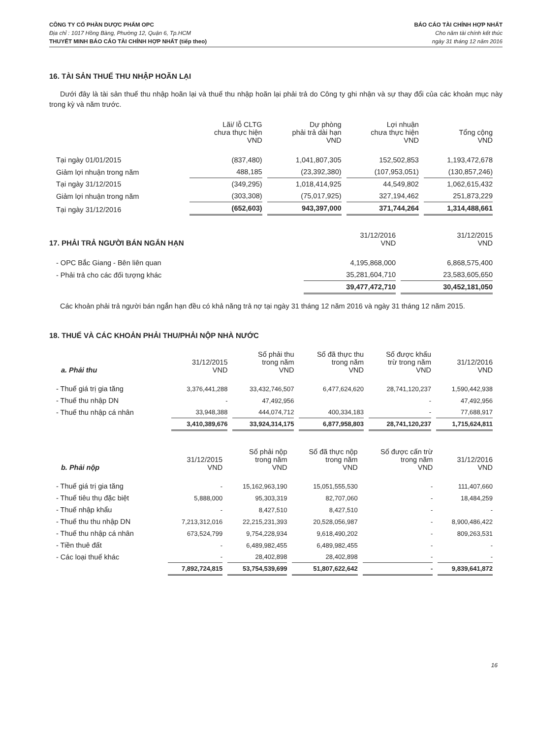CÔNG TY CỔ PHẦN DƯỢC PHẨM OPC
Địa chỉ : 1017 Hồng Bàng, Phường 12, Quận 6, Tp.HCM
THUYẾT MINH BÁO CÁO TÀI CHÍNH HỢP NHẤT (tiếp theo)
BÁO CÁO TÀI CHÍNH HỢP NHẤT
Cho năm tài chính kết thúc
ngày 31 tháng 12 năm 2016
16. TÀI SẢN THUẾ THU NHẬP HOÃN LẠI
Dưới đây là tài sản thuế thu nhập hoãn lại và thuế thu nhập hoãn lại phải trả do Công ty ghi nhận và sự thay đổi của các khoản mục này trong kỳ và năm trước.
| | Lãi/ lỗ CLTG chưa thực hiện VND | Dự phòng phải trả dài hạn VND | Lợi nhuận chưa thực hiện VND | Tổng cộng VND |
| --- | --- | --- | --- | --- |
| Tại ngày 01/01/2015 | (837,480) | 1,041,807,305 | 152,502,853 | 1,193,472,678 |
| Giảm lợi nhuận trong năm | 488,185 | (23,392,380) | (107,953,051) | (130,857,246) |
| Tại ngày 31/12/2015 | (349,295) | 1,018,414,925 | 44,549,802 | 1,062,615,432 |
| Giảm lợi nhuận trong năm | (303,308) | (75,017,925) | 327,194,462 | 251,873,229 |
| Tại ngày 31/12/2016 | (652,603) | 943,397,000 | 371,744,264 | 1,314,488,661 |
| 17. PHẢI TRẢ NGƯỜI BÁN NGẮN HẠN | 31/12/2016 VND | 31/12/2015 VND |
| --- | --- | --- |
| - OPC Bắc Giang - Bên liên quan | 4,195,868,000 | 6,868,575,400 |
| - Phải trả cho các đối tượng khác | 35,281,604,710 | 23,583,605,650 |
| | 39,477,472,710 | 30,452,181,050 |
Các khoản phải trả người bán ngắn hạn đều có khả năng trả nợ tại ngày 31 tháng 12 năm 2016 và ngày 31 tháng 12 năm 2015.
18. THUẾ VÀ CÁC KHOẢN PHẢI THU/PHẢI NỘP NHÀ NƯỚC
| a. Phải thu | 31/12/2015 VND | Số phải thu trong năm VND | Số đã thực thu trong năm VND | Số được khấu trừ trong năm VND | 31/12/2016 VND |
| --- | --- | --- | --- | --- | --- |
| - Thuế giá trị gia tăng | 3,376,441,288 | 33,432,746,507 | 6,477,624,620 | 28,741,120,237 | 1,590,442,938 |
| - Thuế thu nhập DN | - | 47,492,956 | | - | 47,492,956 |
| - Thuế thu nhập cá nhân | 33,948,388 | 444,074,712 | 400,334,183 | - | 77,688,917 |
| | 3,410,389,676 | 33,924,314,175 | 6,877,958,803 | 28,741,120,237 | 1,715,624,811 |
| b. Phải nộp | 31/12/2015 VND | Số phải nộp trong năm VND | Số đã thực nộp trong năm VND | Số được cấn trừ trong năm VND | 31/12/2016 VND |
| --- | --- | --- | --- | --- | --- |
| - Thuế giá trị gia tăng | - | 15,162,963,190 | 15,051,555,530 | - | 111,407,660 |
| - Thuế tiêu thụ đặc biệt | 5,888,000 | 95,303,319 | 82,707,060 | - | 18,484,259 |
| - Thuế nhập khẩu | - | 8,427,510 | 8,427,510 | - | - |
| - Thuế thu thu nhập DN | 7,213,312,016 | 22,215,231,393 | 20,528,056,987 | - | 8,900,486,422 |
| - Thuế thu nhập cá nhân | 673,524,799 | 9,754,228,934 | 9,618,490,202 | - | 809,263,531 |
| - Tiền thuê đất | - | 6,489,982,455 | 6,489,982,455 | - | - |
| - Các loại thuế khác | - | 28,402,898 | 28,402,898 | - | - |
| | 7,892,724,815 | 53,754,539,699 | 51,807,622,642 | - | 9,839,641,872 |
16